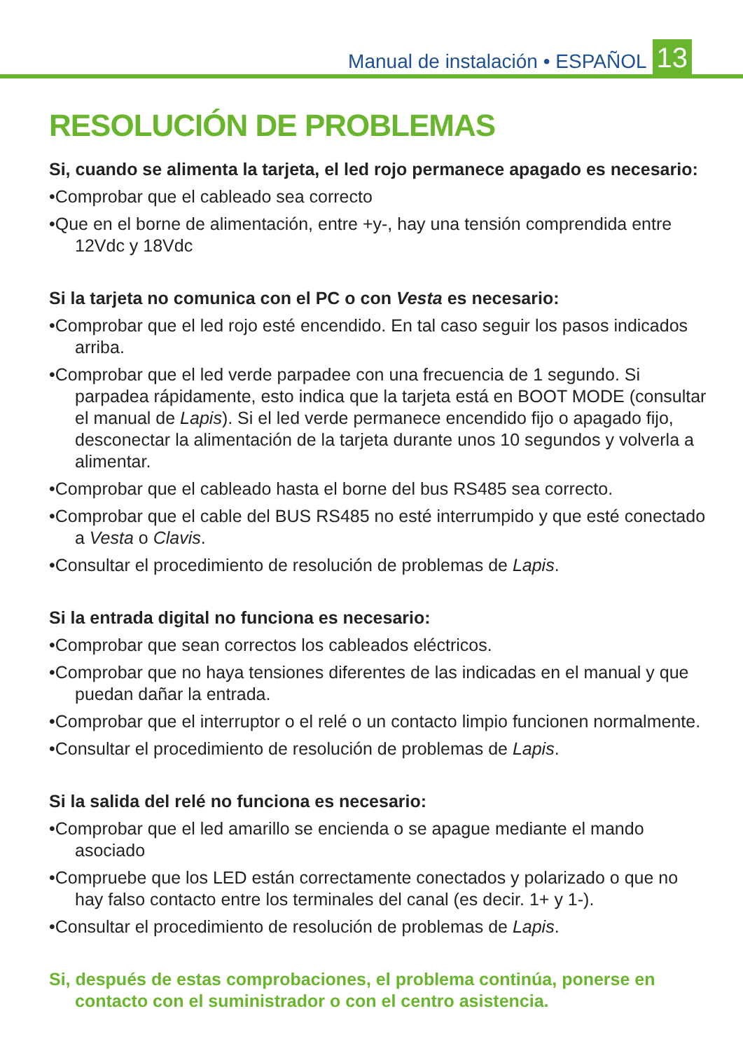Manual de instalación • ESPAÑOL
13
RESOLUCIÓN DE PROBLEMAS
Si, cuando se alimenta la tarjeta, el led rojo permanece apagado es necesario:
•Comprobar que el cableado sea correcto
•Que en el borne de alimentación, entre +y-, hay una tensión comprendida entre 12Vdc y 18Vdc
Si la tarjeta no comunica con el PC o con Vesta es necesario:
•Comprobar que el led rojo esté encendido. En tal caso seguir los pasos indicados arriba.
•Comprobar que el led verde parpadee con una frecuencia de 1 segundo. Si parpadea rápidamente, esto indica que la tarjeta está en BOOT MODE (consultar el manual de Lapis). Si el led verde permanece encendido fijo o apagado fijo, desconectar la alimentación de la tarjeta durante unos 10 segundos y volverla a alimentar.
•Comprobar que el cableado hasta el borne del bus RS485 sea correcto.
•Comprobar que el cable del BUS RS485 no esté interrumpido y que esté conectado a Vesta o Clavis.
•Consultar el procedimiento de resolución de problemas de Lapis.
Si la entrada digital no funciona es necesario:
•Comprobar que sean correctos los cableados eléctricos.
•Comprobar que no haya tensiones diferentes de las indicadas en el manual y que puedan dañar la entrada.
•Comprobar que el interruptor o el relé o un contacto limpio funcionen normalmente.
•Consultar el procedimiento de resolución de problemas de Lapis.
Si la salida del relé no funciona es necesario:
•Comprobar que el led amarillo se encienda o se apague mediante el mando asociado
•Compruebe que los LED están correctamente conectados y polarizado o que no hay falso contacto entre los terminales del canal (es decir. 1+ y 1-).
•Consultar el procedimiento de resolución de problemas de Lapis.
Si, después de estas comprobaciones, el problema continúa, ponerse en contacto con el suministrador o con el centro asistencia.